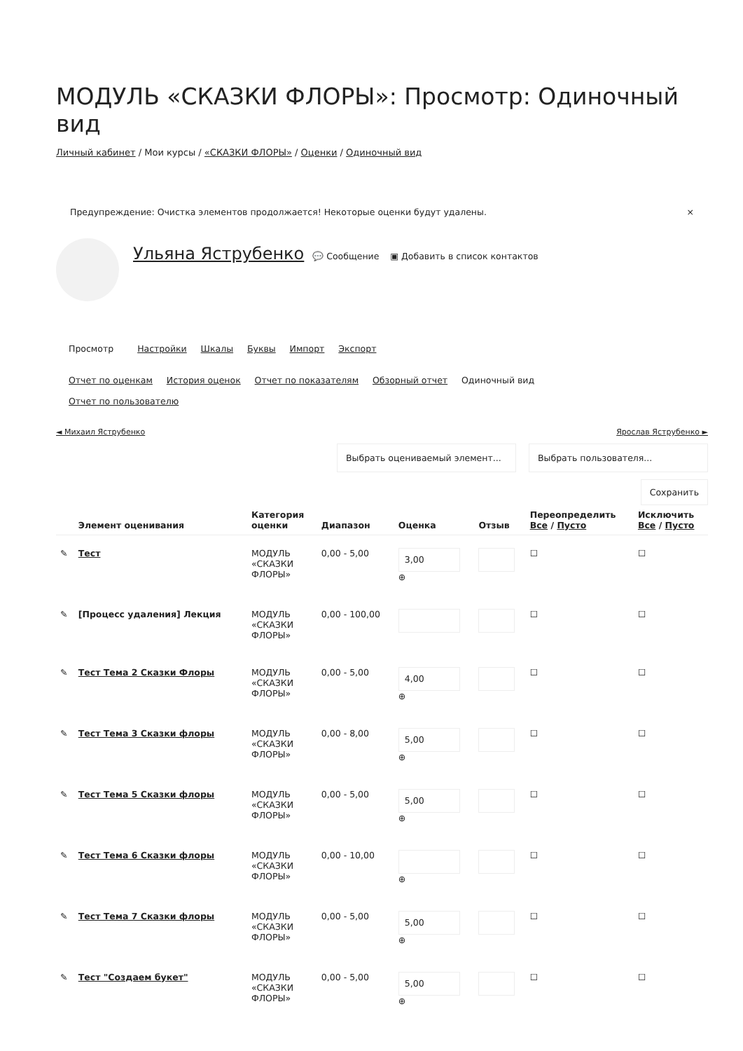МОДУЛЬ «СКАЗКИ ФЛОРЫ»: Просмотр: Одиночный вид
Личный кабинет / Мои курсы / «СКАЗКИ ФЛОРЫ» / Оценки / Одиночный вид
Предупреждение: Очистка элементов продолжается! Некоторые оценки будут удалены. ×
Ульяна Яструбенко 💬 Сообщение ▣ Добавить в список контактов
Просмотр Настройки Шкалы Буквы Импорт Экспорт
Отчет по оценкам История оценок Отчет по показателям Обзорный отчет Одиночный вид
Отчет по пользователю
◄ Михаил Яструбенко Ярослав Яструбенко ►
Выбрать оцениваемый элемент... Выбрать пользователя...
Сохранить
| | Элемент оценивания | Категория оценки | Диапазон | Оценка | Отзыв | Переопределить Все / Пусто | Исключить Все / Пусто |
| --- | --- | --- | --- | --- | --- | --- | --- |
| ✎ | Тест | МОДУЛЬ «СКАЗКИ ФЛОРЫ» | 0,00 - 5,00 | 3,00 ⊕ | | ☐ | ☐ |
| ✎ | [Процесс удаления] Лекция | МОДУЛЬ «СКАЗКИ ФЛОРЫ» | 0,00 - 100,00 | | | ☐ | ☐ |
| ✎ | Тест Тема 2 Сказки Флоры | МОДУЛЬ «СКАЗКИ ФЛОРЫ» | 0,00 - 5,00 | 4,00 ⊕ | | ☐ | ☐ |
| ✎ | Тест Тема 3 Сказки флоры | МОДУЛЬ «СКАЗКИ ФЛОРЫ» | 0,00 - 8,00 | 5,00 ⊕ | | ☐ | ☐ |
| ✎ | Тест Тема 5 Сказки флоры | МОДУЛЬ «СКАЗКИ ФЛОРЫ» | 0,00 - 5,00 | 5,00 ⊕ | | ☐ | ☐ |
| ✎ | Тест Тема 6 Сказки флоры | МОДУЛЬ «СКАЗКИ ФЛОРЫ» | 0,00 - 10,00 | ⊕ | | ☐ | ☐ |
| ✎ | Тест Тема 7 Сказки флоры | МОДУЛЬ «СКАЗКИ ФЛОРЫ» | 0,00 - 5,00 | 5,00 ⊕ | | ☐ | ☐ |
| ✎ | Тест "Создаем букет" | МОДУЛЬ «СКАЗКИ ФЛОРЫ» | 0,00 - 5,00 | 5,00 ⊕ | | ☐ | ☐ |